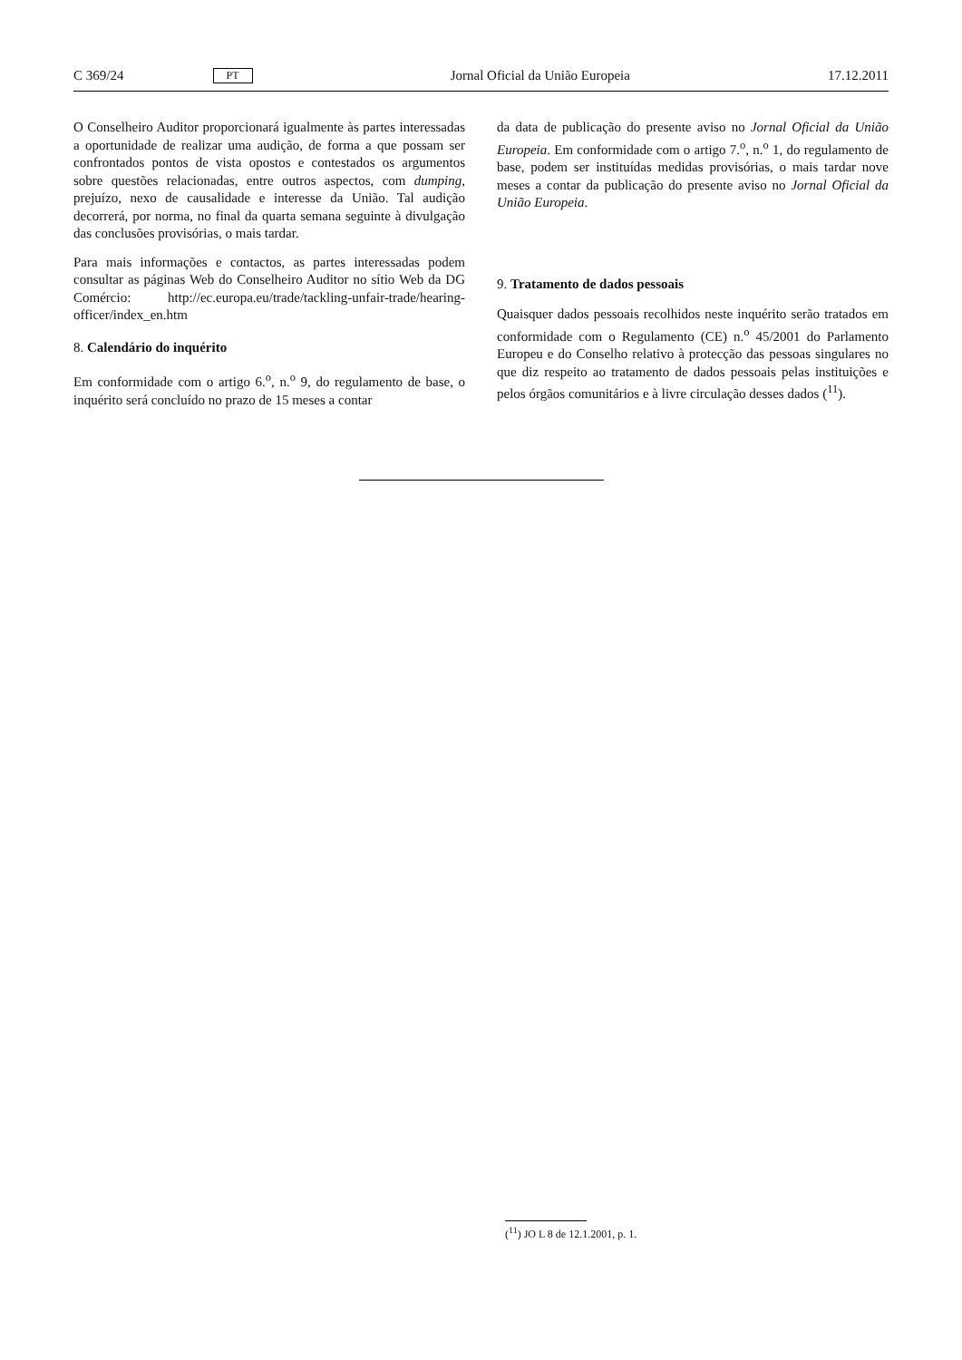C 369/24 PT Jornal Oficial da União Europeia 17.12.2011
O Conselheiro Auditor proporcionará igualmente às partes interessadas a oportunidade de realizar uma audição, de forma a que possam ser confrontados pontos de vista opostos e contestados os argumentos sobre questões relacionadas, entre outros aspectos, com dumping, prejuízo, nexo de causalidade e interesse da União. Tal audição decorrerá, por norma, no final da quarta semana seguinte à divulgação das conclusões provisórias, o mais tardar.
Para mais informações e contactos, as partes interessadas podem consultar as páginas Web do Conselheiro Auditor no sítio Web da DG Comércio: http://ec.europa.eu/trade/tackling-unfair-trade/hearing-officer/index_en.htm
8. Calendário do inquérito
Em conformidade com o artigo 6.<sup>o</sup>, n.<sup>o</sup> 9, do regulamento de base, o inquérito será concluído no prazo de 15 meses a contar
da data de publicação do presente aviso no Jornal Oficial da União Europeia. Em conformidade com o artigo 7.<sup>o</sup>, n.<sup>o</sup> 1, do regulamento de base, podem ser instituídas medidas provisórias, o mais tardar nove meses a contar da publicação do presente aviso no Jornal Oficial da União Europeia.
9. Tratamento de dados pessoais
Quaisquer dados pessoais recolhidos neste inquérito serão tratados em conformidade com o Regulamento (CE) n.<sup>o</sup> 45/2001 do Parlamento Europeu e do Conselho relativo à protecção das pessoas singulares no que diz respeito ao tratamento de dados pessoais pelas instituições e pelos órgãos comunitários e à livre circulação desses dados (<sup>11</sup>).
(<sup>11</sup>) JO L 8 de 12.1.2001, p. 1.